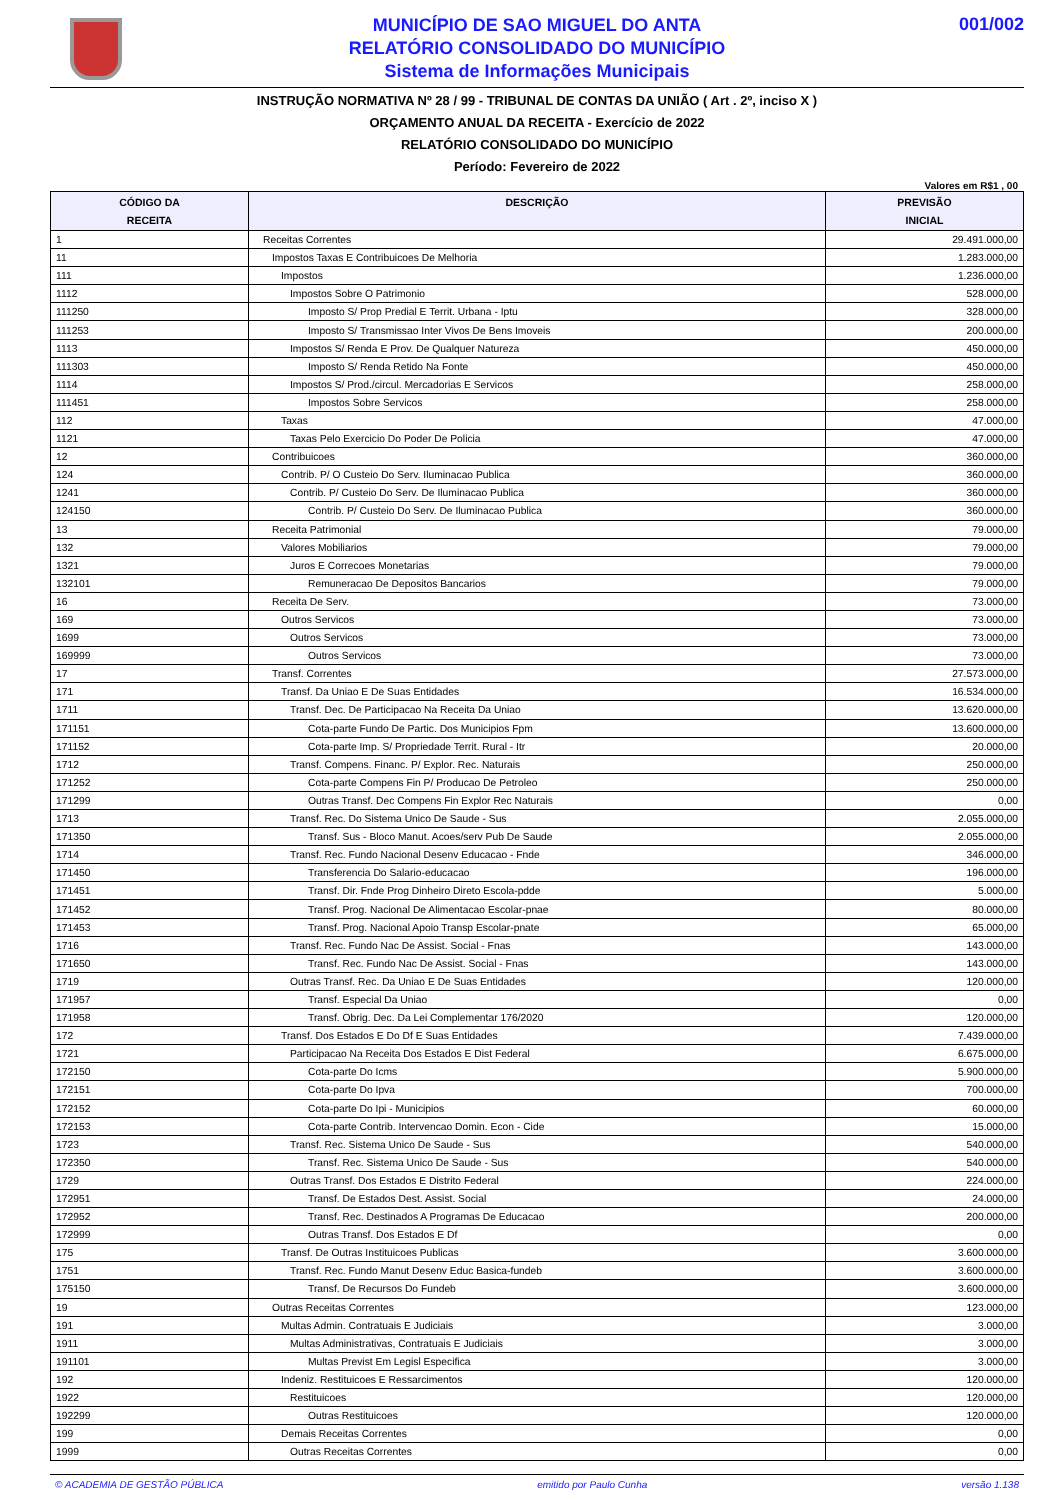MUNICÍPIO DE SAO MIGUEL DO ANTA
RELATÓRIO CONSOLIDADO DO MUNICÍPIO
Sistema de Informações Municipais
001/002
INSTRUÇÃO NORMATIVA Nº 28 / 99 - TRIBUNAL DE CONTAS DA UNIÃO ( Art . 2º, inciso X )
ORÇAMENTO ANUAL DA RECEITA - Exercício de 2022
RELATÓRIO CONSOLIDADO DO MUNICÍPIO
Período: Fevereiro de 2022
Valores em R$1 , 00
| CÓDIGO DA RECEITA | DESCRIÇÃO | PREVISÃO INICIAL |
| --- | --- | --- |
| 1 | Receitas Correntes | 29.491.000,00 |
| 11 | Impostos Taxas E Contribuicoes De Melhoria | 1.283.000,00 |
| 111 | Impostos | 1.236.000,00 |
| 1112 | Impostos Sobre O Patrimonio | 528.000,00 |
| 111250 | Imposto S/ Prop Predial E Territ. Urbana - Iptu | 328.000,00 |
| 111253 | Imposto S/ Transmissao Inter Vivos De Bens Imoveis | 200.000,00 |
| 1113 | Impostos S/ Renda E Prov. De Qualquer Natureza | 450.000,00 |
| 111303 | Imposto S/ Renda Retido Na Fonte | 450.000,00 |
| 1114 | Impostos S/ Prod./circul. Mercadorias E Servicos | 258.000,00 |
| 111451 | Impostos Sobre Servicos | 258.000,00 |
| 112 | Taxas | 47.000,00 |
| 1121 | Taxas Pelo Exercicio Do Poder De Policia | 47.000,00 |
| 12 | Contribuicoes | 360.000,00 |
| 124 | Contrib. P/ O Custeio Do Serv. Iluminacao Publica | 360.000,00 |
| 1241 | Contrib. P/ Custeio Do Serv. De Iluminacao Publica | 360.000,00 |
| 124150 | Contrib. P/ Custeio Do Serv. De Iluminacao Publica | 360.000,00 |
| 13 | Receita Patrimonial | 79.000,00 |
| 132 | Valores Mobiliarios | 79.000,00 |
| 1321 | Juros E Correcoes Monetarias | 79.000,00 |
| 132101 | Remuneracao De Depositos Bancarios | 79.000,00 |
| 16 | Receita De Serv. | 73.000,00 |
| 169 | Outros Servicos | 73.000,00 |
| 1699 | Outros Servicos | 73.000,00 |
| 169999 | Outros Servicos | 73.000,00 |
| 17 | Transf. Correntes | 27.573.000,00 |
| 171 | Transf. Da Uniao E De Suas Entidades | 16.534.000,00 |
| 1711 | Transf. Dec. De Participacao Na Receita Da Uniao | 13.620.000,00 |
| 171151 | Cota-parte Fundo De Partic. Dos Municipios Fpm | 13.600.000,00 |
| 171152 | Cota-parte Imp. S/ Propriedade Territ. Rural - Itr | 20.000,00 |
| 1712 | Transf. Compens. Financ. P/ Explor. Rec. Naturais | 250.000,00 |
| 171252 | Cota-parte Compens Fin P/ Producao De Petroleo | 250.000,00 |
| 171299 | Outras Transf. Dec Compens Fin Explor Rec Naturais | 0,00 |
| 1713 | Transf. Rec. Do Sistema Unico De Saude - Sus | 2.055.000,00 |
| 171350 | Transf. Sus - Bloco Manut. Acoes/serv Pub De Saude | 2.055.000,00 |
| 1714 | Transf. Rec. Fundo Nacional Desenv Educacao - Fnde | 346.000,00 |
| 171450 | Transferencia Do Salario-educacao | 196.000,00 |
| 171451 | Transf. Dir. Fnde Prog Dinheiro Direto Escola-pdde | 5.000,00 |
| 171452 | Transf. Prog. Nacional De Alimentacao Escolar-pnae | 80.000,00 |
| 171453 | Transf. Prog. Nacional Apoio Transp Escolar-pnate | 65.000,00 |
| 1716 | Transf. Rec. Fundo Nac De Assist. Social - Fnas | 143.000,00 |
| 171650 | Transf. Rec. Fundo Nac De Assist. Social - Fnas | 143.000,00 |
| 1719 | Outras Transf. Rec. Da Uniao E De Suas Entidades | 120.000,00 |
| 171957 | Transf. Especial Da Uniao | 0,00 |
| 171958 | Transf. Obrig. Dec. Da Lei Complementar 176/2020 | 120.000,00 |
| 172 | Transf. Dos Estados E Do Df E Suas Entidades | 7.439.000,00 |
| 1721 | Participacao Na Receita Dos Estados E Dist Federal | 6.675.000,00 |
| 172150 | Cota-parte Do Icms | 5.900.000,00 |
| 172151 | Cota-parte Do Ipva | 700.000,00 |
| 172152 | Cota-parte Do Ipi - Municipios | 60.000,00 |
| 172153 | Cota-parte Contrib. Intervencao Domin. Econ - Cide | 15.000,00 |
| 1723 | Transf. Rec. Sistema Unico De Saude - Sus | 540.000,00 |
| 172350 | Transf. Rec. Sistema Unico De Saude - Sus | 540.000,00 |
| 1729 | Outras Transf. Dos Estados E Distrito Federal | 224.000,00 |
| 172951 | Transf. De Estados Dest. Assist. Social | 24.000,00 |
| 172952 | Transf. Rec. Destinados A Programas De Educacao | 200.000,00 |
| 172999 | Outras Transf. Dos Estados E Df | 0,00 |
| 175 | Transf. De Outras Instituicoes Publicas | 3.600.000,00 |
| 1751 | Transf. Rec. Fundo Manut Desenv Educ Basica-fundeb | 3.600.000,00 |
| 175150 | Transf. De Recursos Do Fundeb | 3.600.000,00 |
| 19 | Outras Receitas Correntes | 123.000,00 |
| 191 | Multas Admin. Contratuais E Judiciais | 3.000,00 |
| 1911 | Multas Administrativas, Contratuais E Judiciais | 3.000,00 |
| 191101 | Multas Previst Em Legisl Especifica | 3.000,00 |
| 192 | Indeniz. Restituicoes E Ressarcimentos | 120.000,00 |
| 1922 | Restituicoes | 120.000,00 |
| 192299 | Outras Restituicoes | 120.000,00 |
| 199 | Demais Receitas Correntes | 0,00 |
| 1999 | Outras Receitas Correntes | 0,00 |
© ACADEMIA DE GESTÃO PÚBLICA emitido por Paulo Cunha versão 1.138